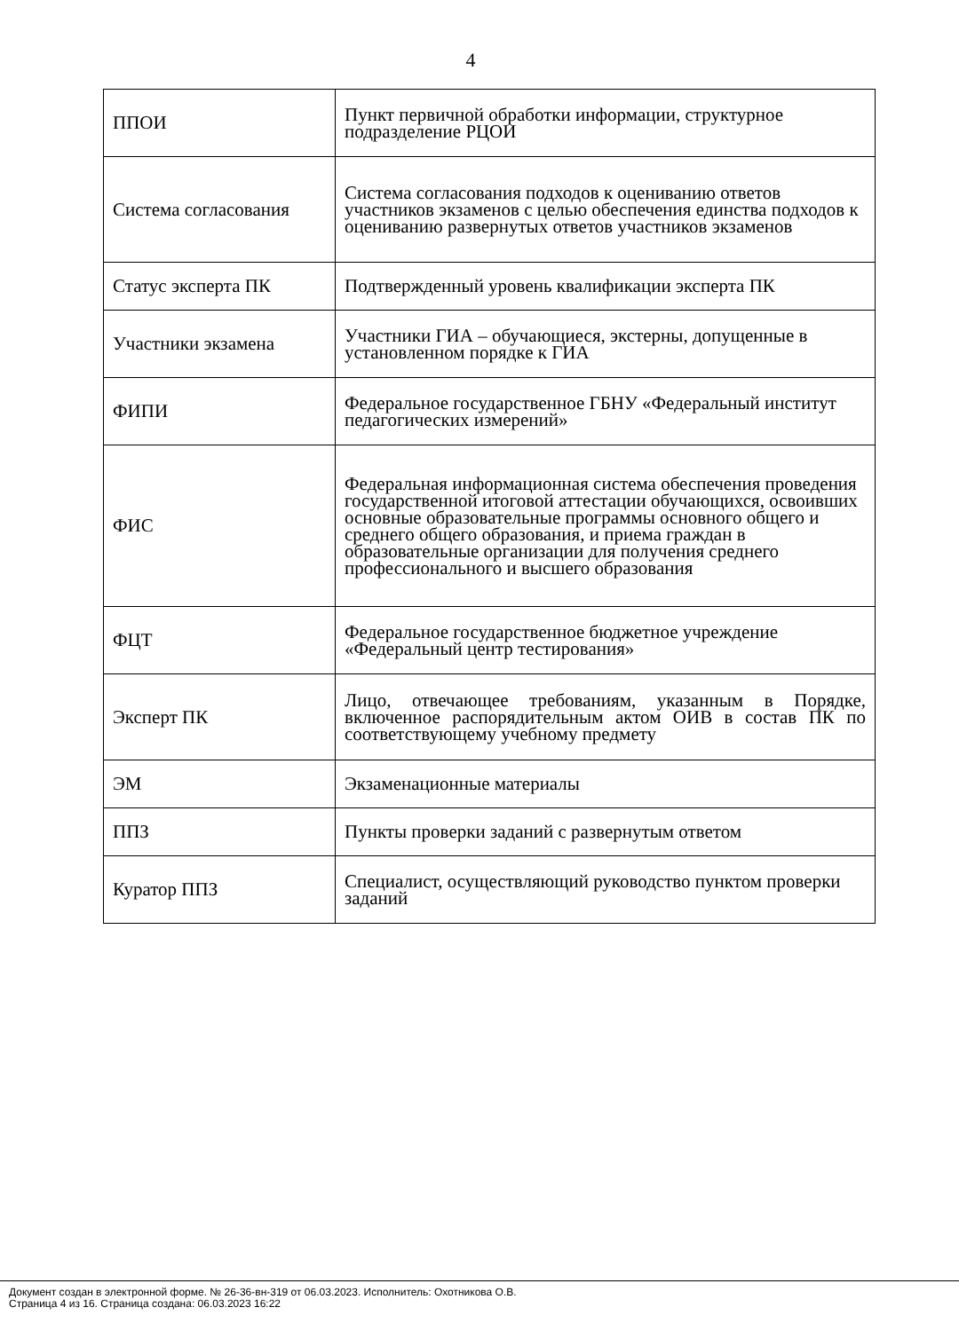4
| ППОИ | Пункт первичной обработки информации, структурное подразделение РЦОИ |
| Система согласования | Система согласования подходов к оцениванию ответов участников экзаменов с целью обеспечения единства подходов к оцениванию развернутых ответов участников экзаменов |
| Статус эксперта ПК | Подтвержденный уровень квалификации эксперта ПК |
| Участники экзамена | Участники ГИА – обучающиеся, экстерны, допущенные в установленном порядке к ГИА |
| ФИПИ | Федеральное государственное ГБНУ «Федеральный институт педагогических измерений» |
| ФИС | Федеральная информационная система обеспечения проведения государственной итоговой аттестации обучающихся, освоивших основные образовательные программы основного общего и среднего общего образования, и приема граждан в образовательные организации для получения среднего профессионального и высшего образования |
| ФЦТ | Федеральное государственное бюджетное учреждение «Федеральный центр тестирования» |
| Эксперт ПК | Лицо, отвечающее требованиям, указанным в Порядке, включенное распорядительным актом ОИВ в состав ПК по соответствующему учебному предмету |
| ЭМ | Экзаменационные материалы |
| ППЗ | Пункты проверки заданий с развернутым ответом |
| Куратор ППЗ | Специалист, осуществляющий руководство пунктом проверки заданий |
Документ создан в электронной форме. № 26-36-вн-319 от 06.03.2023. Исполнитель: Охотникова О.В.
Страница 4 из 16. Страница создана: 06.03.2023 16:22